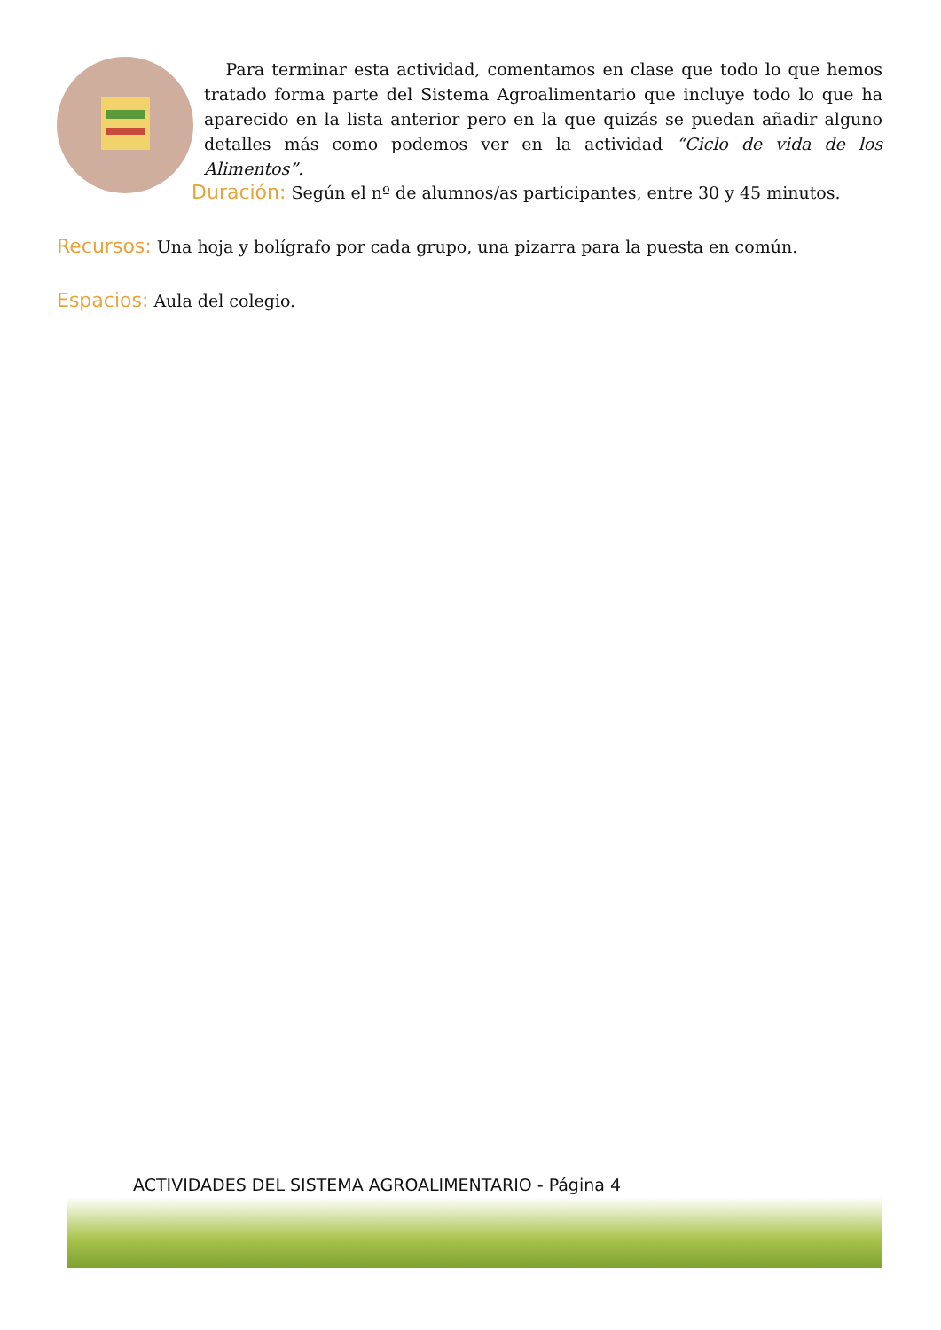Para terminar esta actividad, comentamos en clase que todo lo que hemos tratado forma parte del Sistema Agroalimentario que incluye todo lo que ha aparecido en la lista anterior pero en la que quizás se puedan añadir alguno detalles más como podemos ver en la actividad “Ciclo de vida de los Alimentos”.
Duración: Según el nº de alumnos/as participantes, entre 30 y 45 minutos.
Recursos: Una hoja y bolígrafo por cada grupo, una pizarra para la puesta en común.
Espacios: Aula del colegio.
ACTIVIDADES DEL SISTEMA AGROALIMENTARIO - Página 4